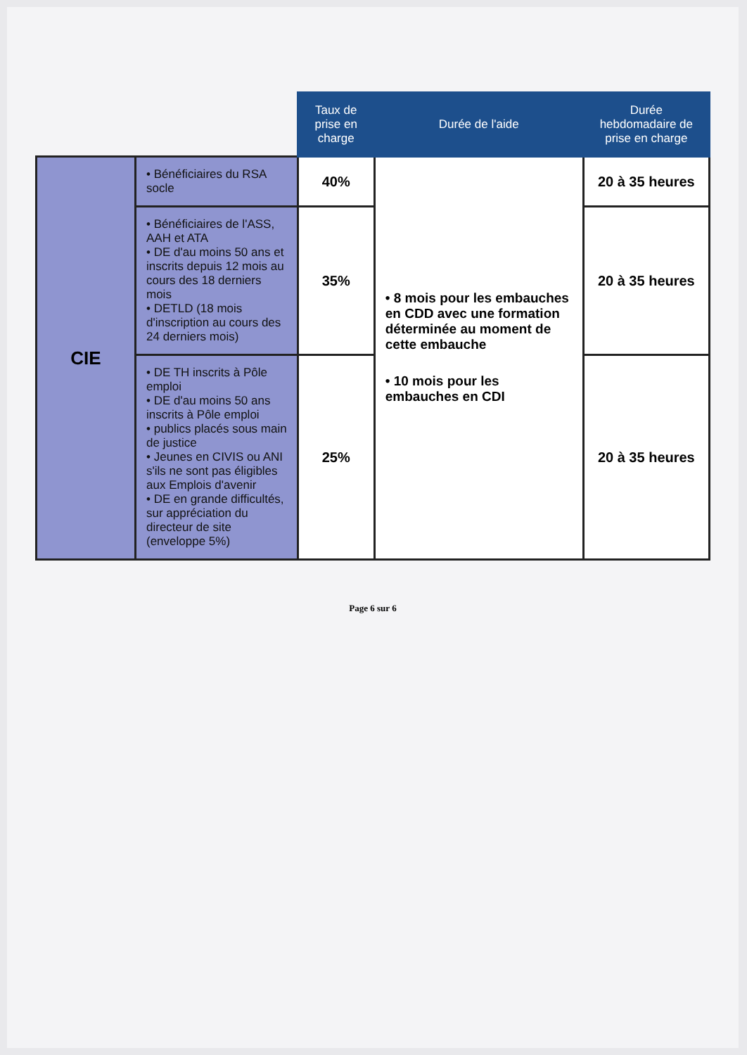| | | Taux de prise en charge | Durée de l'aide | Durée hebdomadaire de prise en charge |
| --- | --- | --- | --- | --- |
| CIE | • Bénéficiaires du RSA socle | 40% | • 8 mois pour les embauches en CDD avec une formation déterminée au moment de cette embauche • 10 mois pour les embauches en CDI | 20 à 35 heures |
| | • Bénéficiaires de l'ASS, AAH et ATA • DE d'au moins 50 ans et inscrits depuis 12 mois au cours des 18 derniers mois • DETLD (18 mois d'inscription au cours des 24 derniers mois) | 35% | | 20 à 35 heures |
| | • DE TH inscrits à Pôle emploi • DE d'au moins 50 ans inscrits à Pôle emploi • publics placés sous main de justice • Jeunes en CIVIS ou ANI s'ils ne sont pas éligibles aux Emplois d'avenir • DE en grande difficultés, sur appréciation du directeur de site (enveloppe 5%) | 25% | | 20 à 35 heures |
Page 6 sur 6